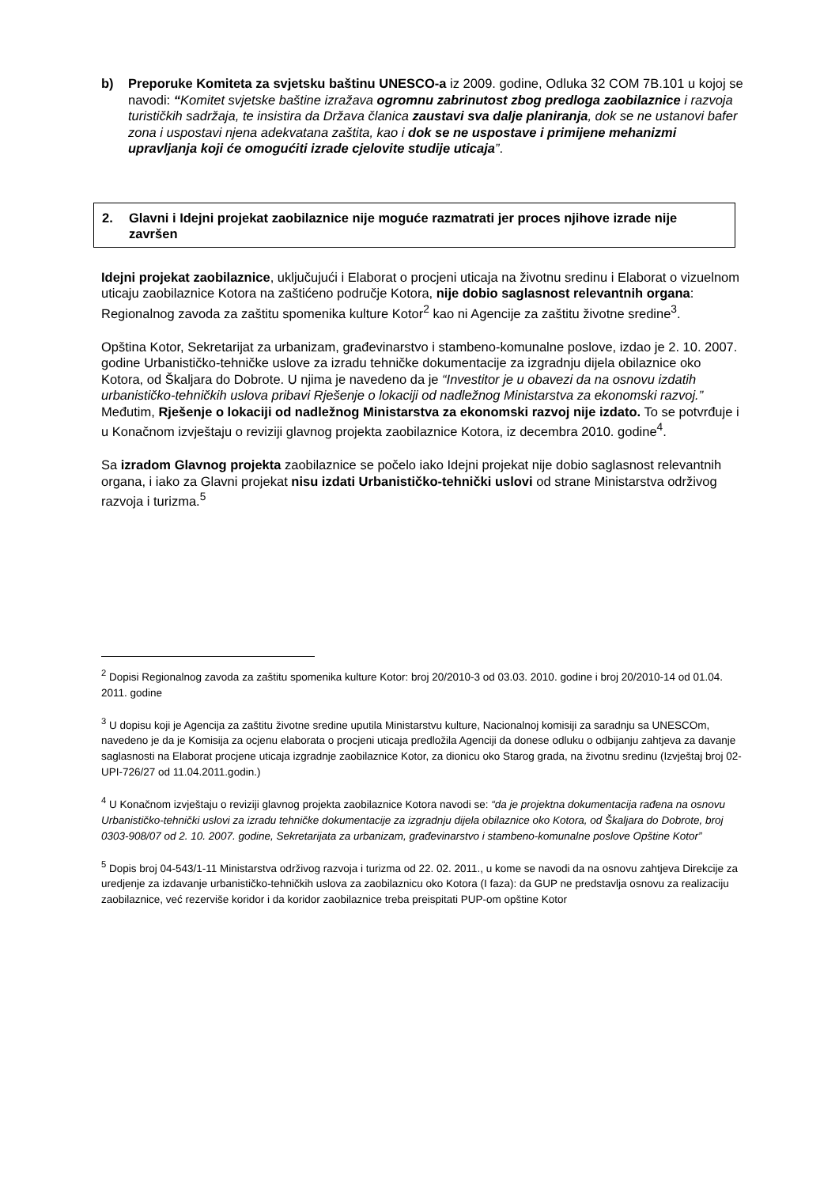b) Preporuke Komiteta za svjetsku baštinu UNESCO-a iz 2009. godine, Odluka 32 COM 7B.101 u kojoj se navodi: “Komitet svjetske baštine izražava ogromnu zabrinutost zbog predloga zaobilaznice i razvoja turističkih sadržaja, te insistira da Država članica zaustavi sva dalje planiranja, dok se ne ustanovi bafer zona i uspostavi njena adekvatana zaštita, kao i dok se ne uspostave i primijene mehanizmi upravljanja koji će omogućiti izrade cjelovite studije uticaja”.
2. Glavni i Idejni projekat zaobilaznice nije moguće razmatrati jer proces njihove izrade nije završen
Idejni projekat zaobilaznice, uključujući i Elaborat o procjeni uticaja na životnu sredinu i Elaborat o vizuelnom uticaju zaobilaznice Kotora na zaštićeno područje Kotora, nije dobio saglasnost relevantnih organa: Regionalnog zavoda za zaštitu spomenika kulture Kotor<sup>2</sup> kao ni Agencije za zaštitu životne sredine<sup>3</sup>.
Opština Kotor, Sekretarijat za urbanizam, građevinarstvo i stambeno-komunalne poslove, izdao je 2. 10. 2007. godine Urbanističko-tehničke uslove za izradu tehničke dokumentacije za izgradnju dijela obilaznice oko Kotora, od Škaljara do Dobrote. U njima je navedeno da je “Investitor je u obavezi da na osnovu izdatih urbanističko-tehničkih uslova pribavi Rješenje o lokaciji od nadležnog Ministarstva za ekonomski razvoj.” Međutim, Rješenje o lokaciji od nadležnog Ministarstva za ekonomski razvoj nije izdato. To se potvrđuje i u Konačnom izvještaju o reviziji glavnog projekta zaobilaznice Kotora, iz decembra 2010. godine<sup>4</sup>.
Sa izradom Glavnog projekta zaobilaznice se počelo iako Idejni projekat nije dobio saglasnost relevantnih organa, i iako za Glavni projekat nisu izdati Urbanističko-tehnički uslovi od strane Ministarstva održivog razvoja i turizma.<sup>5</sup>
<sup>2</sup> Dopisi Regionalnog zavoda za zaštitu spomenika kulture Kotor: broj 20/2010-3 od 03.03. 2010. godine i broj 20/2010-14 od 01.04. 2011. godine
<sup>3</sup> U dopisu koji je Agencija za zaštitu životne sredine uputila Ministarstvu kulture, Nacionalnoj komisiji za saradnju sa UNESCOm, navedeno je da je Komisija za ocjenu elaborata o procjeni uticaja predložila Agenciji da donese odluku o odbijanju zahtjeva za davanje saglasnosti na Elaborat procjene uticaja izgradnje zaobilaznice Kotor, za dionicu oko Starog grada, na životnu sredinu (Izvještaj broj 02-UPI-726/27 od 11.04.2011.godin.)
<sup>4</sup> U Konačnom izvještaju o reviziji glavnog projekta zaobilaznice Kotora navodi se: “da je projektna dokumentacija rađena na osnovu Urbanističko-tehnički uslovi za izradu tehničke dokumentacije za izgradnju dijela obilaznice oko Kotora, od Škaljara do Dobrote, broj 0303-908/07 od 2. 10. 2007. godine, Sekretarijata za urbanizam, građevinarstvo i stambeno-komunalne poslove Opštine Kotor”
<sup>5</sup> Dopis broj 04-543/1-11 Ministarstva održivog razvoja i turizma od 22. 02. 2011., u kome se navodi da na osnovu zahtjeva Direkcije za uredjenje za izdavanje urbanističko-tehničkih uslova za zaobilaznicu oko Kotora (I faza): da GUP ne predstavlja osnovu za realizaciju zaobilaznice, već rezerviše koridor i da koridor zaobilaznice treba preispitati PUP-om opštine Kotor